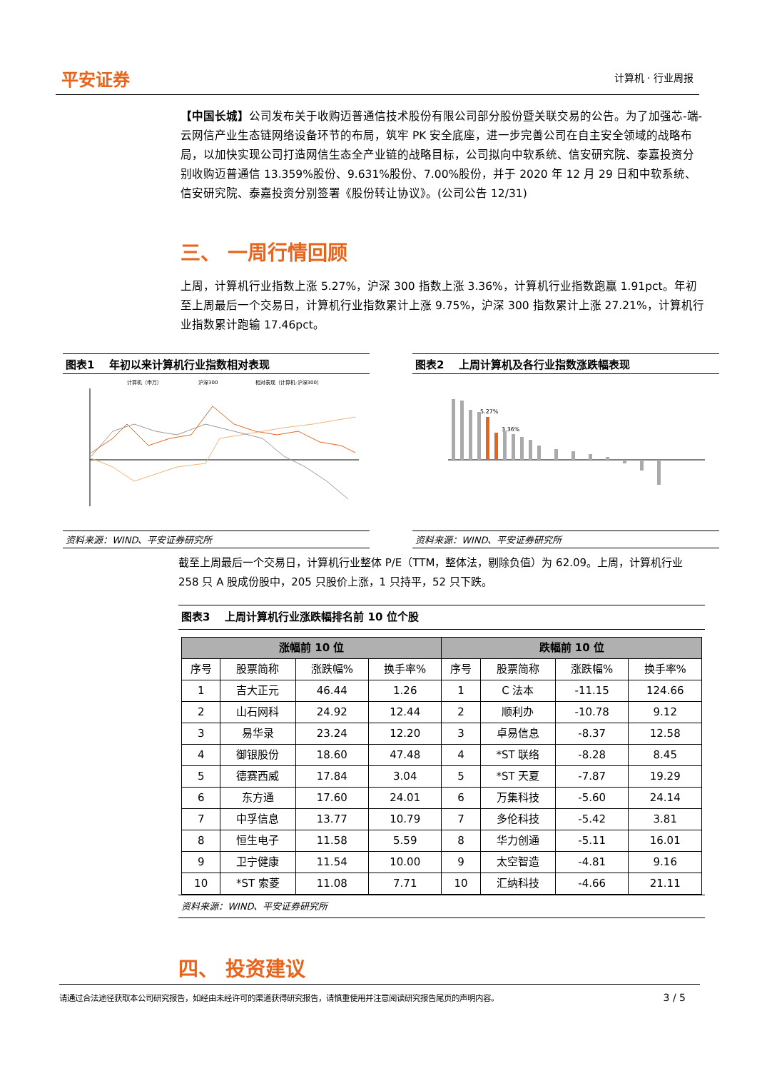平安证券 计算机 · 行业周报
【中国长城】公司发布关于收购迈普通信技术股份有限公司部分股份暨关联交易的公告。为了加强芯-端-云网信产业生态链网络设备环节的布局，筑牢 PK 安全底座，进一步完善公司在自主安全领域的战略布局，以加快实现公司打造网信生态全产业链的战略目标，公司拟向中软系统、信安研究院、泰嘉投资分别收购迈普通信 13.359%股份、9.631%股份、7.00%股份，并于 2020 年 12 月 29 日和中软系统、信安研究院、泰嘉投资分别签署《股份转让协议》。(公司公告 12/31)
三、 一周行情回顾
上周，计算机行业指数上涨 5.27%，沪深 300 指数上涨 3.36%，计算机行业指数跑赢 1.91pct。年初至上周最后一个交易日，计算机行业指数累计上涨 9.75%，沪深 300 指数累计上涨 27.21%，计算机行业指数累计跑输 17.46pct。
图表1 年初以来计算机行业指数相对表现
计算机（申万）
沪深300
相对表现（计算机-沪深300）
资料来源：WIND、平安证券研究所
图表2 上周计算机及各行业指数涨跌幅表现
5.27%
3.36%
资料来源：WIND、平安证券研究所
截至上周最后一个交易日，计算机行业整体 P/E（TTM，整体法，剔除负值）为 62.09。上周，计算机行业 258 只 A 股成份股中，205 只股价上涨，1 只持平，52 只下跌。
图表3 上周计算机行业涨跌幅排名前 10 位个股
| 涨幅前 10 位 | | | | 跌幅前 10 位 | | | |
| --- | --- | --- | --- | --- | --- | --- | --- |
| 序号 | 股票简称 | 涨跌幅% | 换手率% | 序号 | 股票简称 | 涨跌幅% | 换手率% |
| 1 | 吉大正元 | 46.44 | 1.26 | 1 | C 法本 | -11.15 | 124.66 |
| 2 | 山石网科 | 24.92 | 12.44 | 2 | 顺利办 | -10.78 | 9.12 |
| 3 | 易华录 | 23.24 | 12.20 | 3 | 卓易信息 | -8.37 | 12.58 |
| 4 | 御银股份 | 18.60 | 47.48 | 4 | *ST 联络 | -8.28 | 8.45 |
| 5 | 德赛西威 | 17.84 | 3.04 | 5 | *ST 天夏 | -7.87 | 19.29 |
| 6 | 东方通 | 17.60 | 24.01 | 6 | 万集科技 | -5.60 | 24.14 |
| 7 | 中孚信息 | 13.77 | 10.79 | 7 | 多伦科技 | -5.42 | 3.81 |
| 8 | 恒生电子 | 11.58 | 5.59 | 8 | 华力创通 | -5.11 | 16.01 |
| 9 | 卫宁健康 | 11.54 | 10.00 | 9 | 太空智造 | -4.81 | 9.16 |
| 10 | *ST 索菱 | 11.08 | 7.71 | 10 | 汇纳科技 | -4.66 | 21.11 |
资料来源：WIND、平安证券研究所
四、 投资建议
请通过合法途径获取本公司研究报告，如经由未经许可的渠道获得研究报告，请慎重使用并注意阅读研究报告尾页的声明内容。 3 / 5